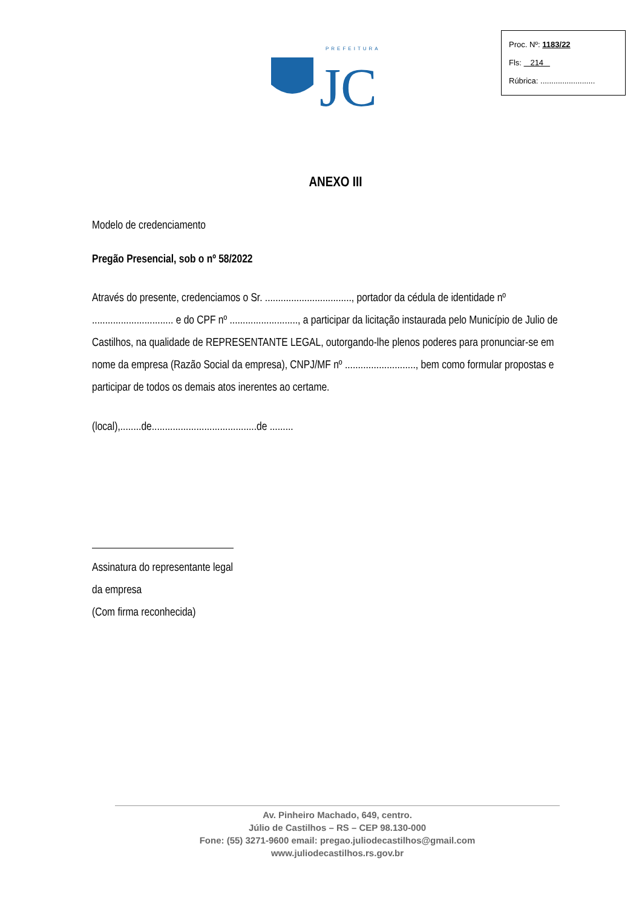PREFEITURA
JC
Proc. Nº: 1183/22
Fls: 214
Rúbrica: .........................
ANEXO III
Modelo de credenciamento
Pregão Presencial, sob o nº 58/2022
Através do presente, credenciamos o Sr. ................................., portador da cédula de identidade nº ............................... e do CPF nº .........................., a participar da licitação instaurada pelo Município de Julio de Castilhos, na qualidade de REPRESENTANTE LEGAL, outorgando-lhe plenos poderes para pronunciar-se em nome da empresa (Razão Social da empresa), CNPJ/MF nº ..........................., bem como formular propostas e participar de todos os demais atos inerentes ao certame.
(local),........de........................................de .........
Assinatura do representante legal da empresa
(Com firma reconhecida)
Av. Pinheiro Machado, 649, centro.
Júlio de Castilhos – RS – CEP 98.130-000
Fone: (55) 3271-9600 email: pregao.juliodecastilhos@gmail.com
www.juliodecastilhos.rs.gov.br